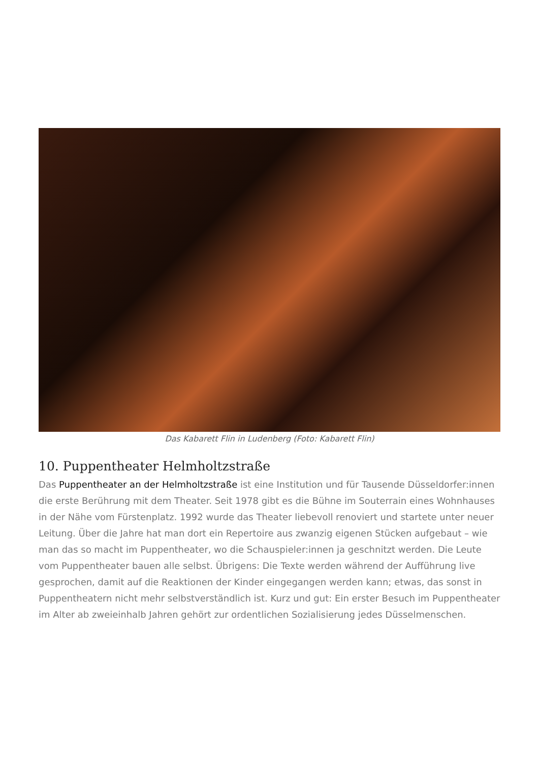Das Kabarett Flin in Ludenberg (Foto: Kabarett Flin)
10. Puppentheater Helmholtzstraße
Das Puppentheater an der Helmholtzstraße ist eine Institution und für Tausende Düsseldorfer:innen die erste Berührung mit dem Theater. Seit 1978 gibt es die Bühne im Souterrain eines Wohnhauses in der Nähe vom Fürstenplatz. 1992 wurde das Theater liebevoll renoviert und startete unter neuer Leitung. Über die Jahre hat man dort ein Repertoire aus zwanzig eigenen Stücken aufgebaut – wie man das so macht im Puppentheater, wo die Schauspieler:innen ja geschnitzt werden. Die Leute vom Puppentheater bauen alle selbst. Übrigens: Die Texte werden während der Aufführung live gesprochen, damit auf die Reaktionen der Kinder eingegangen werden kann; etwas, das sonst in Puppentheatern nicht mehr selbstverständlich ist. Kurz und gut: Ein erster Besuch im Puppentheater im Alter ab zweieinhalb Jahren gehört zur ordentlichen Sozialisierung jedes Düsselmenschen.